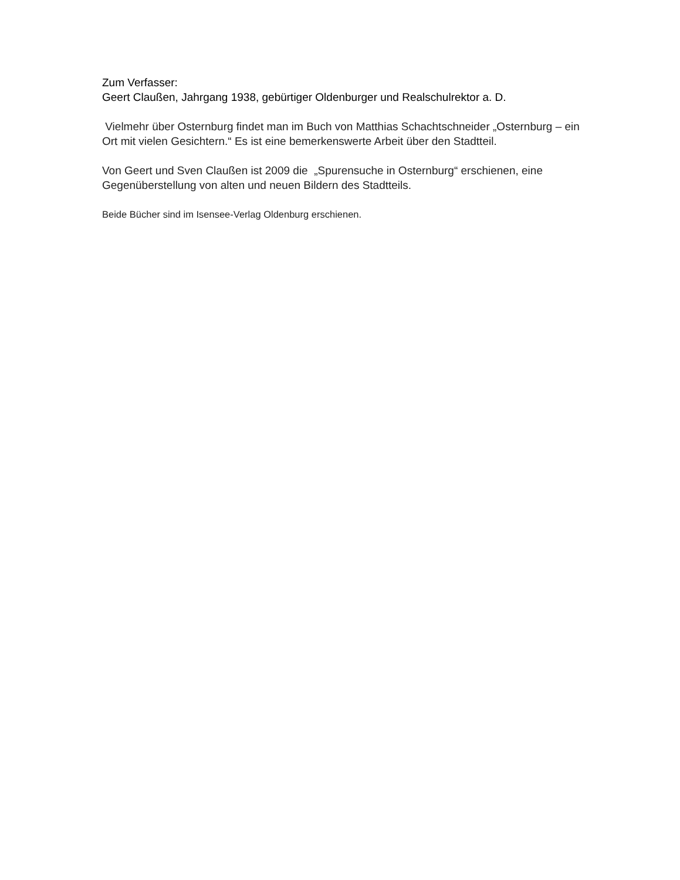Zum Verfasser:
Geert Claußen, Jahrgang 1938, gebürtiger Oldenburger und Realschulrektor a. D.
Vielmehr über Osternburg findet man im Buch von Matthias Schachtschneider „Osternburg – ein Ort mit vielen Gesichtern.“ Es ist eine bemerkenswerte Arbeit über den Stadtteil.
Von Geert und Sven Claußen ist 2009 die „Spurensuche in Osternburg“ erschienen, eine Gegenüberstellung von alten und neuen Bildern des Stadtteils.
Beide Bücher sind im Isensee-Verlag Oldenburg erschienen.